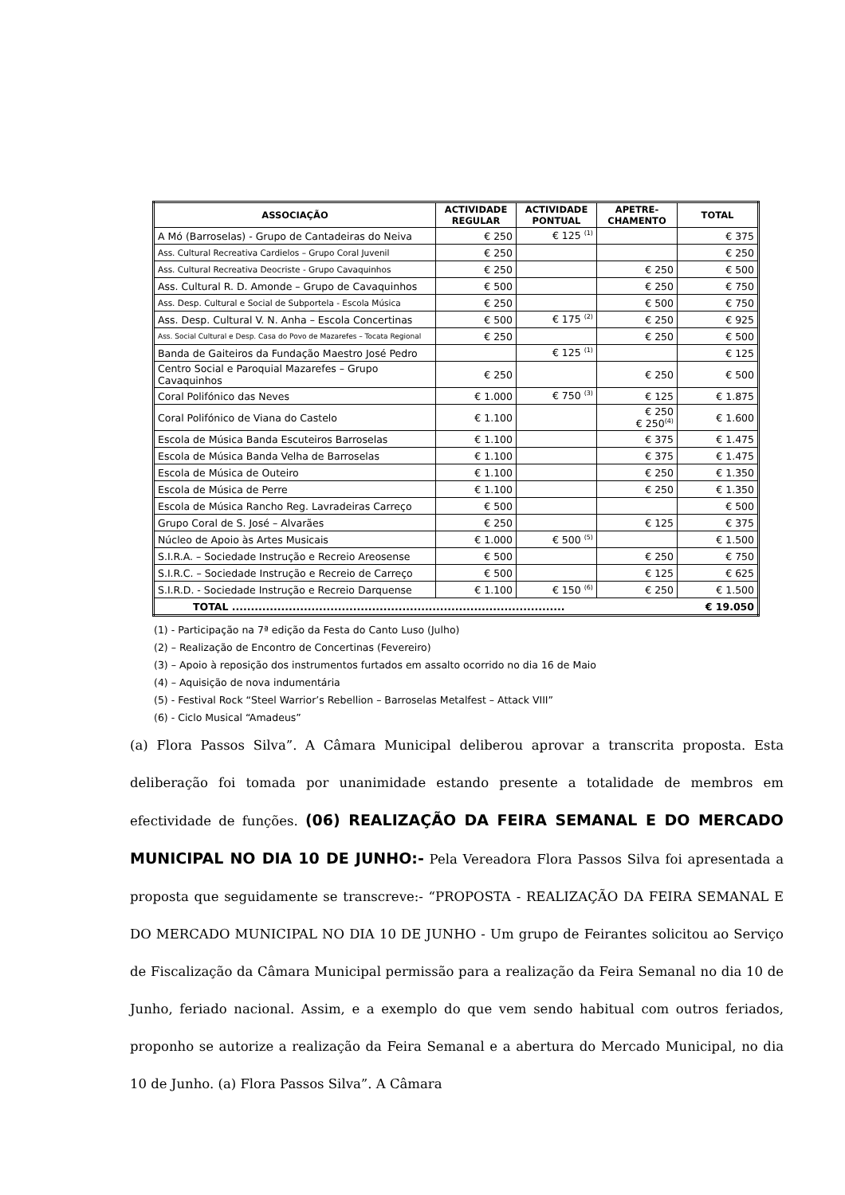| ASSOCIAÇÃO | ACTIVIDADE REGULAR | ACTIVIDADE PONTUAL | APETRE- CHAMENTO | TOTAL |
| --- | --- | --- | --- | --- |
| A Mó (Barroselas) - Grupo de Cantadeiras do Neiva | € 250 | € 125 <sup>(1)</sup> | | € 375 |
| Ass. Cultural Recreativa Cardielos – Grupo Coral Juvenil | € 250 | | | € 250 |
| Ass. Cultural Recreativa Deocriste - Grupo Cavaquinhos | € 250 | | € 250 | € 500 |
| Ass. Cultural R. D. Amonde – Grupo de Cavaquinhos | € 500 | | € 250 | € 750 |
| Ass. Desp. Cultural e Social de Subportela - Escola Música | € 250 | | € 500 | € 750 |
| Ass. Desp. Cultural V. N. Anha – Escola Concertinas | € 500 | € 175 <sup>(2)</sup> | € 250 | € 925 |
| Ass. Social Cultural e Desp. Casa do Povo de Mazarefes – Tocata Regional | € 250 | | € 250 | € 500 |
| Banda de Gaiteiros da Fundação Maestro José Pedro | | € 125 <sup>(1)</sup> | | € 125 |
| Centro Social e Paroquial Mazarefes – Grupo Cavaquinhos | € 250 | | € 250 | € 500 |
| Coral Polifónico das Neves | € 1.000 | € 750 <sup>(3)</sup> | € 125 | € 1.875 |
| Coral Polifónico de Viana do Castelo | € 1.100 | | € 250 € 250<sup>(4)</sup> | € 1.600 |
| Escola de Música Banda Escuteiros Barroselas | € 1.100 | | € 375 | € 1.475 |
| Escola de Música Banda Velha de Barroselas | € 1.100 | | € 375 | € 1.475 |
| Escola de Música de Outeiro | € 1.100 | | € 250 | € 1.350 |
| Escola de Música de Perre | € 1.100 | | € 250 | € 1.350 |
| Escola de Música Rancho Reg. Lavradeiras Carreço | € 500 | | | € 500 |
| Grupo Coral de S. José – Alvarães | € 250 | | € 125 | € 375 |
| Núcleo de Apoio às Artes Musicais | € 1.000 | € 500 <sup>(5)</sup> | | € 1.500 |
| S.I.R.A. – Sociedade Instrução e Recreio Areosense | € 500 | | € 250 | € 750 |
| S.I.R.C. – Sociedade Instrução e Recreio de Carreço | € 500 | | € 125 | € 625 |
| S.I.R.D. - Sociedade Instrução e Recreio Darquense | € 1.100 | € 150 <sup>(6)</sup> | € 250 | € 1.500 |
| TOTAL ........................................................................................ € 19.050 | | | | |
(1) - Participação na 7ª edição da Festa do Canto Luso (Julho)
(2) – Realização de Encontro de Concertinas (Fevereiro)
(3) – Apoio à reposição dos instrumentos furtados em assalto ocorrido no dia 16 de Maio
(4) – Aquisição de nova indumentária
(5) - Festival Rock “Steel Warrior’s Rebellion – Barroselas Metalfest – Attack VIII”
(6) - Ciclo Musical “Amadeus”
(a) Flora Passos Silva”. A Câmara Municipal deliberou aprovar a transcrita proposta. Esta deliberação foi tomada por unanimidade estando presente a totalidade de membros em efectividade de funções. (06) REALIZAÇÃO DA FEIRA SEMANAL E DO MERCADO MUNICIPAL NO DIA 10 DE JUNHO:- Pela Vereadora Flora Passos Silva foi apresentada a proposta que seguidamente se transcreve:- “PROPOSTA - REALIZAÇÃO DA FEIRA SEMANAL E DO MERCADO MUNICIPAL NO DIA 10 DE JUNHO - Um grupo de Feirantes solicitou ao Serviço de Fiscalização da Câmara Municipal permissão para a realização da Feira Semanal no dia 10 de Junho, feriado nacional. Assim, e a exemplo do que vem sendo habitual com outros feriados, proponho se autorize a realização da Feira Semanal e a abertura do Mercado Municipal, no dia 10 de Junho. (a) Flora Passos Silva”. A Câmara